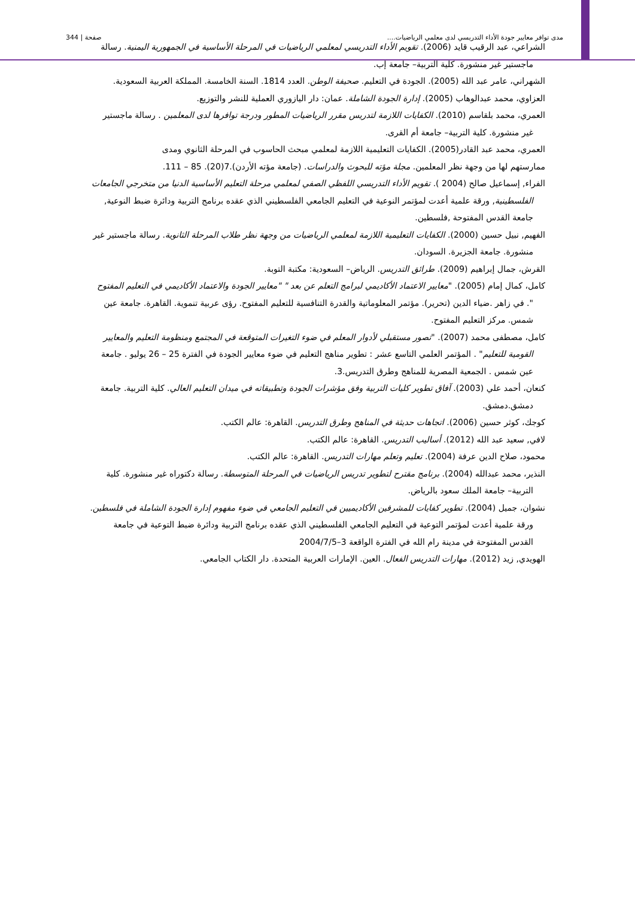مدى توافر معايير جودة الأداء التدريسي لدى معلمي الرياضيات.... صفحة | 344
الشراعي، عبد الرقيب قايد (2006). تقويم الأداء التدريسي لمعلمي الرياضيات في المرحلة الأساسية في الجمهورية اليمنية. رسالة ماجستير غير منشورة. كلية التربية– جامعة إب.
الشهراني، عامر عبد الله (2005). الجودة في التعليم. صحيفة الوطن. العدد 1814. السنة الخامسة. المملكة العربية السعودية.
العزاوي، محمد عبدالوهاب (2005). إدارة الجودة الشاملة. عمان: دار اليازوري العملية للنشر والتوزيع.
العمري، محمد بلقاسم (2010). الكفايات اللازمة لتدريس مقرر الرياضيات المطور ودرجة توافرها لدى المعلمين . رسالة ماجستير غير منشورة. كلية التربية– جامعة أم القرى.
العمري، محمد عبد القادر(2005). الكفايات التعليمية اللازمة لمعلمي مبحث الحاسوب في المرحلة الثانوي ومدى
ممارستهم لها من وجهة نظر المعلمين. مجلة مؤته للبحوث والدراسات. (جامعة مؤته الأردن).7(20). 85 – 111.
الفراء, إسماعيل صالح (2004 ). تقويم الأداء التدريسي اللفظي الصفي لمعلمي مرحلة التعليم الأساسية الدنيا من متخرجي الجامعات الفلسطينية, ورقة علمية أعدت لمؤتمر النوعية في التعليم الجامعي الفلسطيني الذي عقده برنامج التربية ودائرة ضبط النوعية, جامعة القدس المفتوحة ,فلسطين.
الفهيم, نبيل حسين (2000). الكفايات التعليمية اللازمة لمعلمي الرياضيات من وجهة نظر طلاب المرحلة الثانوية. رسالة ماجستير غير منشورة. جامعة الجزيرة. السودان.
القرش، جمال إبراهيم (2009). طرائق التدريس. الرياض– السعودية: مكتبة التوبة.
كامل، كمال إمام (2005). "معايير الاعتماد الأكاديمي لبرامج التعلم عن بعد " "معايير الجودة والاعتماد الأكاديمي في التعليم المفتوح ". في زاهر .ضياء الدين (تحرير). مؤتمر المعلوماتية والقدرة التنافسية للتعليم المفتوح. رؤى عربية تنموية. القاهرة. جامعة عين شمس. مركز التعليم المفتوح.
كامل، مصطفى محمد (2007). "تصور مستقبلي لأدوار المعلم في ضوء التغيرات المتوقعة في المجتمع ومنظومة التعليم والمعايير القومية للتعليم" . المؤتمر العلمي التاسع عشر : تطوير مناهج التعليم في ضوء معايير الجودة في الفترة 25 – 26 يوليو . جامعة عين شمس . الجمعية المصرية للمناهج وطرق التدريس.3.
كنعان، أحمد علي (2003). آفاق تطوير كليات التربية وفق مؤشرات الجودة وتطبيقاته في ميدان التعليم العالي. كلية التربية. جامعة دمشق.دمشق.
كوجك، كوثر حسين (2006). اتجاهات حديثة في المناهج وطرق التدريس. القاهرة: عالم الكتب.
لافي, سعيد عبد الله (2012). أساليب التدريس. القاهرة: عالم الكتب.
محمود، صلاح الدين عرفة (2004). تعليم وتعلم مهارات التدريس. القاهرة: عالم الكتب.
النذير، محمد عبدالله (2004). برنامج مقترح لتطوير تدريس الرياضيات في المرحلة المتوسطة. رسالة دكتوراه غير منشورة. كلية التربية– جامعة الملك سعود بالرياض.
نشوان، جميل (2004). تطوير كفايات للمشرفين الأكاديميين في التعليم الجامعي في ضوء مفهوم إدارة الجودة الشاملة في فلسطين. ورقة علمية أعدت لمؤتمر التوعية في التعليم الجامعي الفلسطيني الذي عقده برنامج التربية ودائرة ضبط التوعية في جامعة القدس المفتوحة في مدينة رام الله في الفترة الواقعة 3–2004/7/5
الهويدي, زيد (2012). مهارات التدريس الفعال. العين. الإمارات العربية المتحدة. دار الكتاب الجامعي.